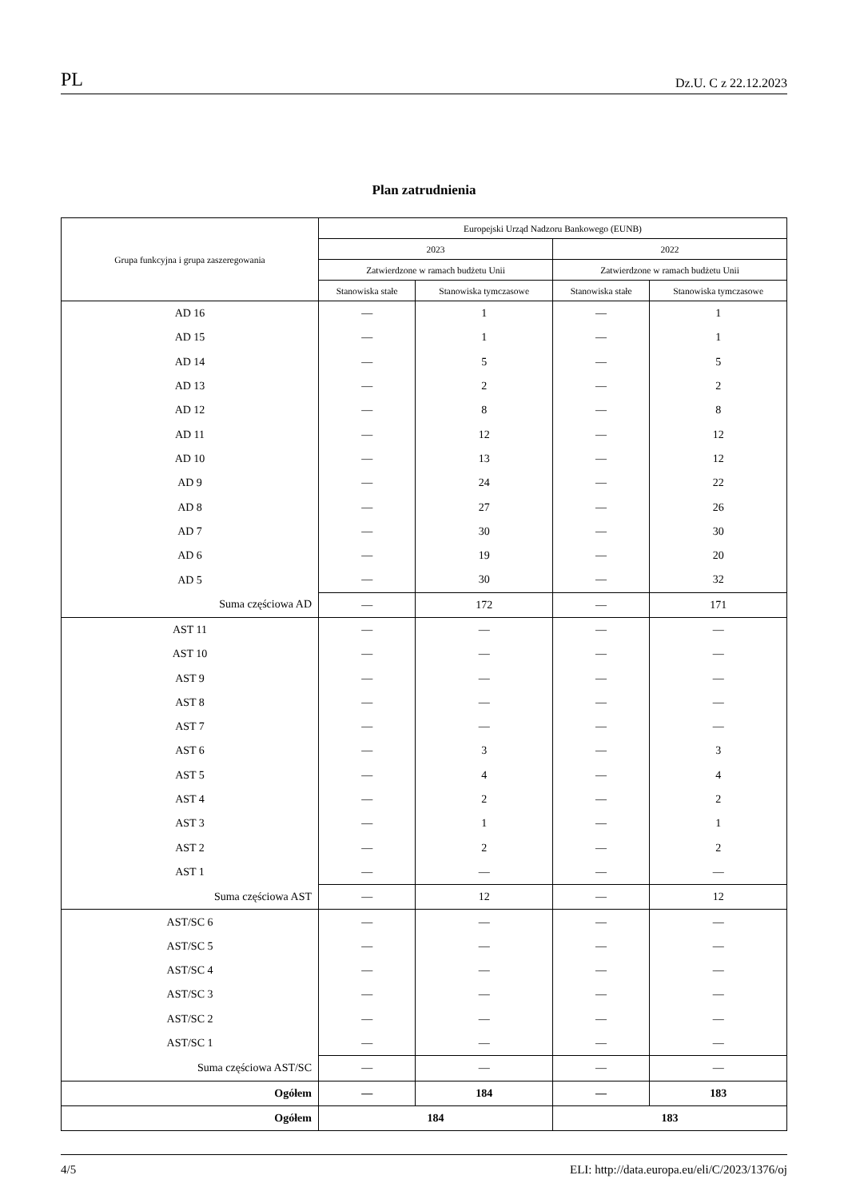PL Dz.U. C z 22.12.2023
Plan zatrudnienia
| Grupa funkcyjna i grupa zaszeregowania | Europejski Urząd Nadzoru Bankowego (EUNB) | | | |
| --- | --- | --- | --- | --- |
| | 2023 | | 2022 | |
| | Zatwierdzone w ramach budżetu Unii | | Zatwierdzone w ramach budżetu Unii | |
| | Stanowiska stałe | Stanowiska tymczasowe | Stanowiska stałe | Stanowiska tymczasowe |
| AD 16 | — | 1 | — | 1 |
| AD 15 | — | 1 | — | 1 |
| AD 14 | — | 5 | — | 5 |
| AD 13 | — | 2 | — | 2 |
| AD 12 | — | 8 | — | 8 |
| AD 11 | — | 12 | — | 12 |
| AD 10 | — | 13 | — | 12 |
| AD 9 | — | 24 | — | 22 |
| AD 8 | — | 27 | — | 26 |
| AD 7 | — | 30 | — | 30 |
| AD 6 | — | 19 | — | 20 |
| AD 5 | — | 30 | — | 32 |
| Suma częściowa AD | — | 172 | — | 171 |
| AST 11 | — | — | — | — |
| AST 10 | — | — | — | — |
| AST 9 | — | — | — | — |
| AST 8 | — | — | — | — |
| AST 7 | — | — | — | — |
| AST 6 | — | 3 | — | 3 |
| AST 5 | — | 4 | — | 4 |
| AST 4 | — | 2 | — | 2 |
| AST 3 | — | 1 | — | 1 |
| AST 2 | — | 2 | — | 2 |
| AST 1 | — | — | — | — |
| Suma częściowa AST | — | 12 | — | 12 |
| AST/SC 6 | — | — | — | — |
| AST/SC 5 | — | — | — | — |
| AST/SC 4 | — | — | — | — |
| AST/SC 3 | — | — | — | — |
| AST/SC 2 | — | — | — | — |
| AST/SC 1 | — | — | — | — |
| Suma częściowa AST/SC | — | — | — | — |
| Ogółem | — | 184 | — | 183 |
| Ogółem | 184 | | 183 | |
4/5 ELI: http://data.europa.eu/eli/C/2023/1376/oj